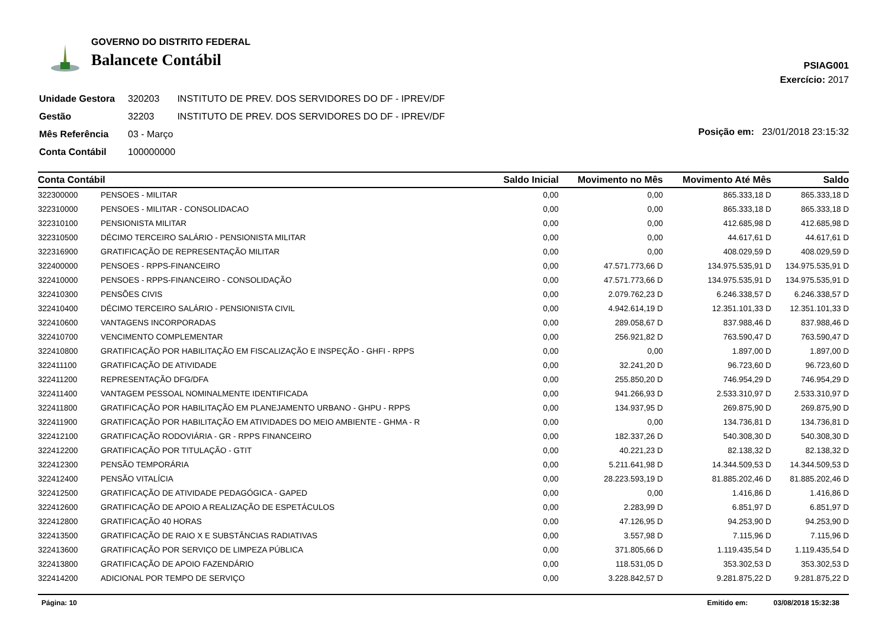GOVERNO DO DISTRITO FEDERAL
Balancete Contábil
PSIAG001
Exercício: 2017
| Unidade Gestora | 320203 | INSTITUTO DE PREV. DOS SERVIDORES DO DF - IPREV/DF |
| Gestão | 32203 | INSTITUTO DE PREV. DOS SERVIDORES DO DF - IPREV/DF |
| Mês Referência | 03 - Março | |
| Conta Contábil | 100000000 | |
Posição em: 23/01/2018 23:15:32
| Conta Contábil | | Saldo Inicial | Movimento no Mês | Movimento Até Mês | Saldo |
| --- | --- | --- | --- | --- | --- |
| 322300000 | PENSOES - MILITAR | 0,00 | 0,00 | 865.333,18 D | 865.333,18 D |
| 322310000 | PENSOES - MILITAR - CONSOLIDACAO | 0,00 | 0,00 | 865.333,18 D | 865.333,18 D |
| 322310100 | PENSIONISTA MILITAR | 0,00 | 0,00 | 412.685,98 D | 412.685,98 D |
| 322310500 | DÉCIMO TERCEIRO SALÁRIO - PENSIONISTA MILITAR | 0,00 | 0,00 | 44.617,61 D | 44.617,61 D |
| 322316900 | GRATIFICAÇÃO DE REPRESENTAÇÃO MILITAR | 0,00 | 0,00 | 408.029,59 D | 408.029,59 D |
| 322400000 | PENSOES - RPPS-FINANCEIRO | 0,00 | 47.571.773,66 D | 134.975.535,91 D | 134.975.535,91 D |
| 322410000 | PENSOES - RPPS-FINANCEIRO - CONSOLIDAÇÃO | 0,00 | 47.571.773,66 D | 134.975.535,91 D | 134.975.535,91 D |
| 322410300 | PENSÕES CIVIS | 0,00 | 2.079.762,23 D | 6.246.338,57 D | 6.246.338,57 D |
| 322410400 | DÉCIMO TERCEIRO SALÁRIO - PENSIONISTA CIVIL | 0,00 | 4.942.614,19 D | 12.351.101,33 D | 12.351.101,33 D |
| 322410600 | VANTAGENS INCORPORADAS | 0,00 | 289.058,67 D | 837.988,46 D | 837.988,46 D |
| 322410700 | VENCIMENTO COMPLEMENTAR | 0,00 | 256.921,82 D | 763.590,47 D | 763.590,47 D |
| 322410800 | GRATIFICAÇÃO POR HABILITAÇÃO EM FISCALIZAÇÃO E INSPEÇÃO - GHFI - RPPS | 0,00 | 0,00 | 1.897,00 D | 1.897,00 D |
| 322411100 | GRATIFICAÇÃO DE ATIVIDADE | 0,00 | 32.241,20 D | 96.723,60 D | 96.723,60 D |
| 322411200 | REPRESENTAÇÃO DFG/DFA | 0,00 | 255.850,20 D | 746.954,29 D | 746.954,29 D |
| 322411400 | VANTAGEM PESSOAL NOMINALMENTE IDENTIFICADA | 0,00 | 941.266,93 D | 2.533.310,97 D | 2.533.310,97 D |
| 322411800 | GRATIFICAÇÃO POR HABILITAÇÃO EM PLANEJAMENTO URBANO - GHPU - RPPS | 0,00 | 134.937,95 D | 269.875,90 D | 269.875,90 D |
| 322411900 | GRATIFICAÇÃO POR HABILITAÇÃO EM ATIVIDADES DO MEIO AMBIENTE - GHMA - R | 0,00 | 0,00 | 134.736,81 D | 134.736,81 D |
| 322412100 | GRATIFICAÇÃO RODOVIÁRIA - GR - RPPS FINANCEIRO | 0,00 | 182.337,26 D | 540.308,30 D | 540.308,30 D |
| 322412200 | GRATIFICAÇÃO POR TITULAÇÃO - GTIT | 0,00 | 40.221,23 D | 82.138,32 D | 82.138,32 D |
| 322412300 | PENSÃO TEMPORÁRIA | 0,00 | 5.211.641,98 D | 14.344.509,53 D | 14.344.509,53 D |
| 322412400 | PENSÃO VITALÍCIA | 0,00 | 28.223.593,19 D | 81.885.202,46 D | 81.885.202,46 D |
| 322412500 | GRATIFICAÇÃO DE ATIVIDADE PEDAGÓGICA - GAPED | 0,00 | 0,00 | 1.416,86 D | 1.416,86 D |
| 322412600 | GRATIFICAÇÃO DE APOIO A REALIZAÇÃO DE ESPETÁCULOS | 0,00 | 2.283,99 D | 6.851,97 D | 6.851,97 D |
| 322412800 | GRATIFICAÇÃO 40 HORAS | 0,00 | 47.126,95 D | 94.253,90 D | 94.253,90 D |
| 322413500 | GRATIFICAÇÃO DE RAIO X E SUBSTÂNCIAS RADIATIVAS | 0,00 | 3.557,98 D | 7.115,96 D | 7.115,96 D |
| 322413600 | GRATIFICAÇÃO POR SERVIÇO DE LIMPEZA PÚBLICA | 0,00 | 371.805,66 D | 1.119.435,54 D | 1.119.435,54 D |
| 322413800 | GRATIFICAÇÃO DE APOIO FAZENDÁRIO | 0,00 | 118.531,05 D | 353.302,53 D | 353.302,53 D |
| 322414200 | ADICIONAL POR TEMPO DE SERVIÇO | 0,00 | 3.228.842,57 D | 9.281.875,22 D | 9.281.875,22 D |
Página: 10 Emitido em: 03/08/2018 15:32:38